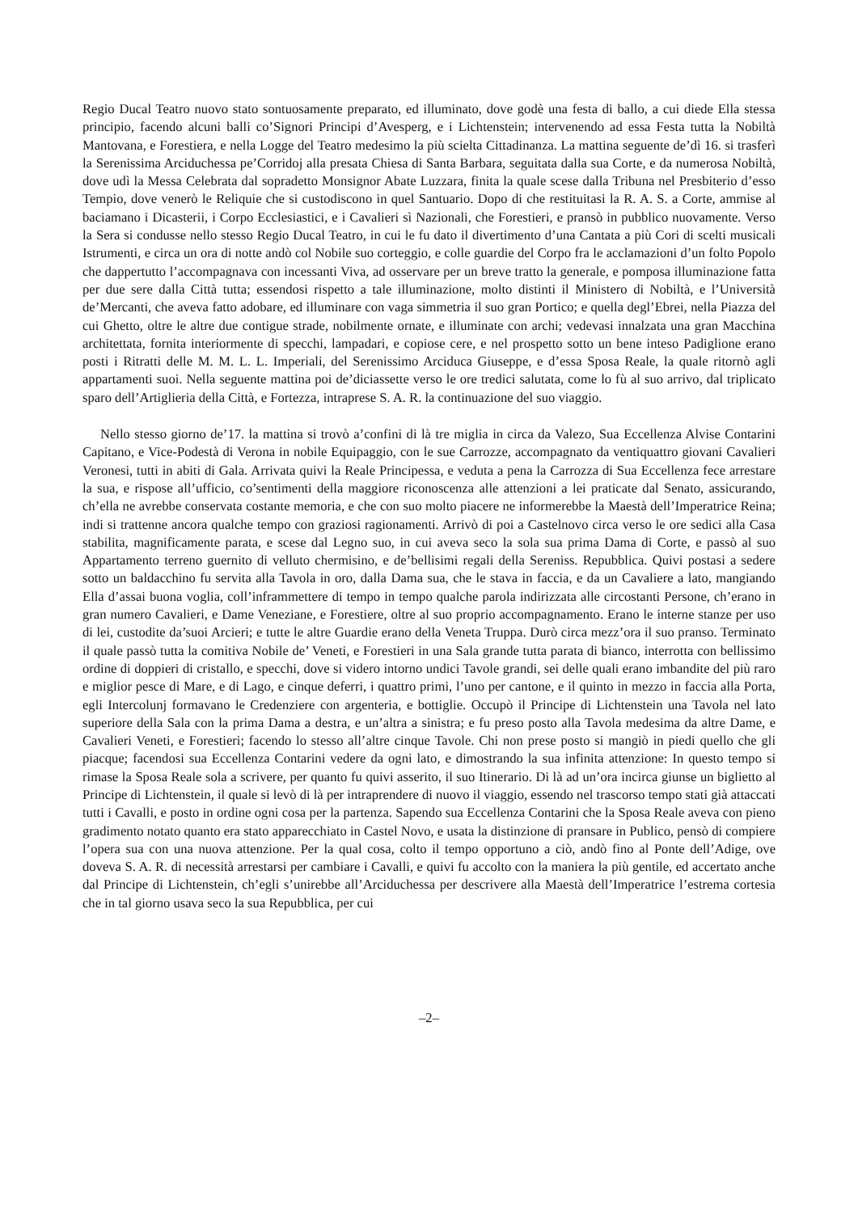Regio Ducal Teatro nuovo stato sontuosamente preparato, ed illuminato, dove godè una festa di ballo, a cui diede Ella stessa principio, facendo alcuni balli co’Signori Principi d’Avesperg, e i Lichtenstein; intervenendo ad essa Festa tutta la Nobiltà Mantovana, e Forestiera, e nella Logge del Teatro medesimo la più scielta Cittadinanza. La mattina seguente de’dì 16. si trasferì la Serenissima Arciduchessa pe’Corridoj alla presata Chiesa di Santa Barbara, seguitata dalla sua Corte, e da numerosa Nobiltà, dove udì la Messa Celebrata dal sopradetto Monsignor Abate Luzzara, finita la quale scese dalla Tribuna nel Presbiterio d’esso Tempio, dove venerò le Reliquie che si custodiscono in quel Santuario. Dopo di che restituitasi la R. A. S. a Corte, ammise al baciamano i Dicasterii, i Corpo Ecclesiastici, e i Cavalieri sì Nazionali, che Forestieri, e pransò in pubblico nuovamente. Verso la Sera si condusse nello stesso Regio Ducal Teatro, in cui le fu dato il divertimento d’una Cantata a più Cori di scelti musicali Istrumenti, e circa un ora di notte andò col Nobile suo corteggio, e colle guardie del Corpo fra le acclamazioni d’un folto Popolo che dappertutto l’accompagnava con incessanti Viva, ad osservare per un breve tratto la generale, e pomposa illuminazione fatta per due sere dalla Città tutta; essendosi rispetto a tale illuminazione, molto distinti il Ministero di Nobiltà, e l’Università de’Mercanti, che aveva fatto adobare, ed illuminare con vaga simmetria il suo gran Portico; e quella degl’Ebrei, nella Piazza del cui Ghetto, oltre le altre due contigue strade, nobilmente ornate, e illuminate con archi; vedevasi innalzata una gran Macchina architettata, fornita interiormente di specchi, lampadari, e copiose cere, e nel prospetto sotto un bene inteso Padiglione erano posti i Ritratti delle M. M. L. L. Imperiali, del Serenissimo Arciduca Giuseppe, e d’essa Sposa Reale, la quale ritornò agli appartamenti suoi. Nella seguente mattina poi de’diciassette verso le ore tredici salutata, come lo fù al suo arrivo, dal triplicato sparo dell’Artiglieria della Città, e Fortezza, intraprese S. A. R. la continuazione del suo viaggio.
Nello stesso giorno de’17. la mattina si trovò a’confini di là tre miglia in circa da Valezo, Sua Eccellenza Alvise Contarini Capitano, e Vice-Podestà di Verona in nobile Equipaggio, con le sue Carrozze, accompagnato da ventiquattro giovani Cavalieri Veronesi, tutti in abiti di Gala. Arrivata quivi la Reale Principessa, e veduta a pena la Carrozza di Sua Eccellenza fece arrestare la sua, e rispose all’ufficio, co’sentimenti della maggiore riconoscenza alle attenzioni a lei praticate dal Senato, assicurando, ch’ella ne avrebbe conservata costante memoria, e che con suo molto piacere ne informerebbe la Maestà dell’Imperatrice Reina; indi si trattenne ancora qualche tempo con graziosi ragionamenti. Arrivò di poi a Castelnovo circa verso le ore sedici alla Casa stabilita, magnificamente parata, e scese dal Legno suo, in cui aveva seco la sola sua prima Dama di Corte, e passò al suo Appartamento terreno guernito di velluto chermisino, e de’bellisimi regali della Sereniss. Repubblica. Quivi postasi a sedere sotto un baldacchino fu servita alla Tavola in oro, dalla Dama sua, che le stava in faccia, e da un Cavaliere a lato, mangiando Ella d’assai buona voglia, coll’inframmettere di tempo in tempo qualche parola indirizzata alle circostanti Persone, ch’erano in gran numero Cavalieri, e Dame Veneziane, e Forestiere, oltre al suo proprio accompagnamento. Erano le interne stanze per uso di lei, custodite da’suoi Arcieri; e tutte le altre Guardie erano della Veneta Truppa. Durò circa mezz’ora il suo pranso. Terminato il quale passò tutta la comitiva Nobile de’ Veneti, e Forestieri in una Sala grande tutta parata di bianco, interrotta con bellissimo ordine di doppieri di cristallo, e specchi, dove si videro intorno undici Tavole grandi, sei delle quali erano imbandite del più raro e miglior pesce di Mare, e di Lago, e cinque deferri, i quattro primi, l’uno per cantone, e il quinto in mezzo in faccia alla Porta, egli Intercolunj formavano le Credenziere con argenteria, e bottiglie. Occupò il Principe di Lichtenstein una Tavola nel lato superiore della Sala con la prima Dama a destra, e un’altra a sinistra; e fu preso posto alla Tavola medesima da altre Dame, e Cavalieri Veneti, e Forestieri; facendo lo stesso all’altre cinque Tavole. Chi non prese posto si mangiò in piedi quello che gli piacque; facendosi sua Eccellenza Contarini vedere da ogni lato, e dimostrando la sua infinita attenzione: In questo tempo si rimase la Sposa Reale sola a scrivere, per quanto fu quivi asserito, il suo Itinerario. Di là ad un’ora incirca giunse un biglietto al Principe di Lichtenstein, il quale si levò di là per intraprendere di nuovo il viaggio, essendo nel trascorso tempo stati già attaccati tutti i Cavalli, e posto in ordine ogni cosa per la partenza. Sapendo sua Eccellenza Contarini che la Sposa Reale aveva con pieno gradimento notato quanto era stato apparecchiato in Castel Novo, e usata la distinzione di pransare in Publico, pensò di compiere l’opera sua con una nuova attenzione. Per la qual cosa, colto il tempo opportuno a ciò, andò fino al Ponte dell’Adige, ove doveva S. A. R. di necessità arrestarsi per cambiare i Cavalli, e quivi fu accolto con la maniera la più gentile, ed accertato anche dal Principe di Lichtenstein, ch’egli s’unirebbe all’Arciduchessa per descrivere alla Maestà dell’Imperatrice l’estrema cortesia che in tal giorno usava seco la sua Repubblica, per cui
–2–